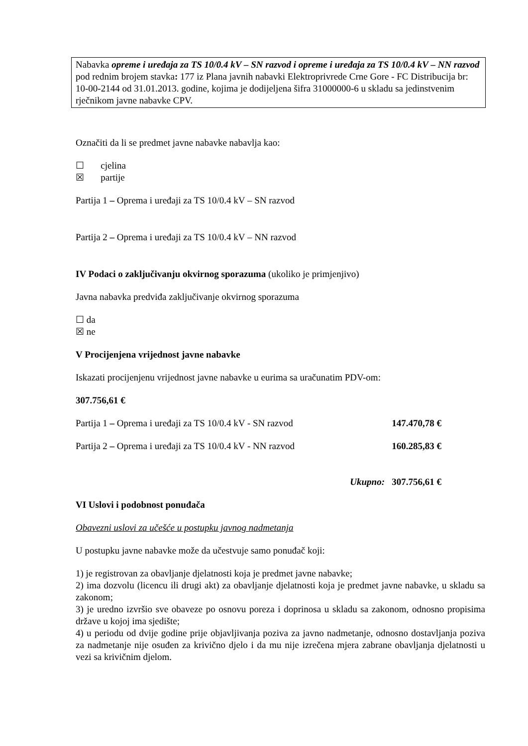Nabavka opreme i uređaja za TS 10/0.4 kV – SN razvod i opreme i uređaja za TS 10/0.4 kV – NN razvod pod rednim brojem stavka: 177 iz Plana javnih nabavki Elektroprivrede Crne Gore - FC Distribucija br: 10-00-2144 od 31.01.2013. godine, kojima je dodijeljena šifra 31000000-6 u skladu sa jedinstvenim rječnikom javne nabavke CPV.
Označiti da li se predmet javne nabavke nabavlja kao:
☐ cjelina
☒ partije
Partija 1 – Oprema i uređaji za TS 10/0.4 kV – SN razvod
Partija 2 – Oprema i uređaji za TS 10/0.4 kV – NN razvod
IV Podaci o zaključivanju okvirnog sporazuma (ukoliko je primjenjivo)
Javna nabavka predviđa zaključivanje okvirnog sporazuma
☐ da
☒ ne
V Procijenjena vrijednost javne nabavke
Iskazati procijenjenu vrijednost javne nabavke u eurima sa uračunatim PDV-om:
307.756,61 €
Partija 1 – Oprema i uređaji za TS 10/0.4 kV - SN razvod 147.470,78 €
Partija 2 – Oprema i uređaji za TS 10/0.4 kV - NN razvod 160.285,83 €
Ukupno: 307.756,61 €
VI Uslovi i podobnost ponuđača
Obavezni uslovi za učešće u postupku javnog nadmetanja
U postupku javne nabavke može da učestvuje samo ponuđač koji:
1) je registrovan za obavljanje djelatnosti koja je predmet javne nabavke;
2) ima dozvolu (licencu ili drugi akt) za obavljanje djelatnosti koja je predmet javne nabavke, u skladu sa zakonom;
3) je uredno izvršio sve obaveze po osnovu poreza i doprinosa u skladu sa zakonom, odnosno propisima države u kojoj ima sjedište;
4) u periodu od dvije godine prije objavljivanja poziva za javno nadmetanje, odnosno dostavljanja poziva za nadmetanje nije osuđen za krivično djelo i da mu nije izrečena mjera zabrane obavljanja djelatnosti u vezi sa krivičnim djelom.